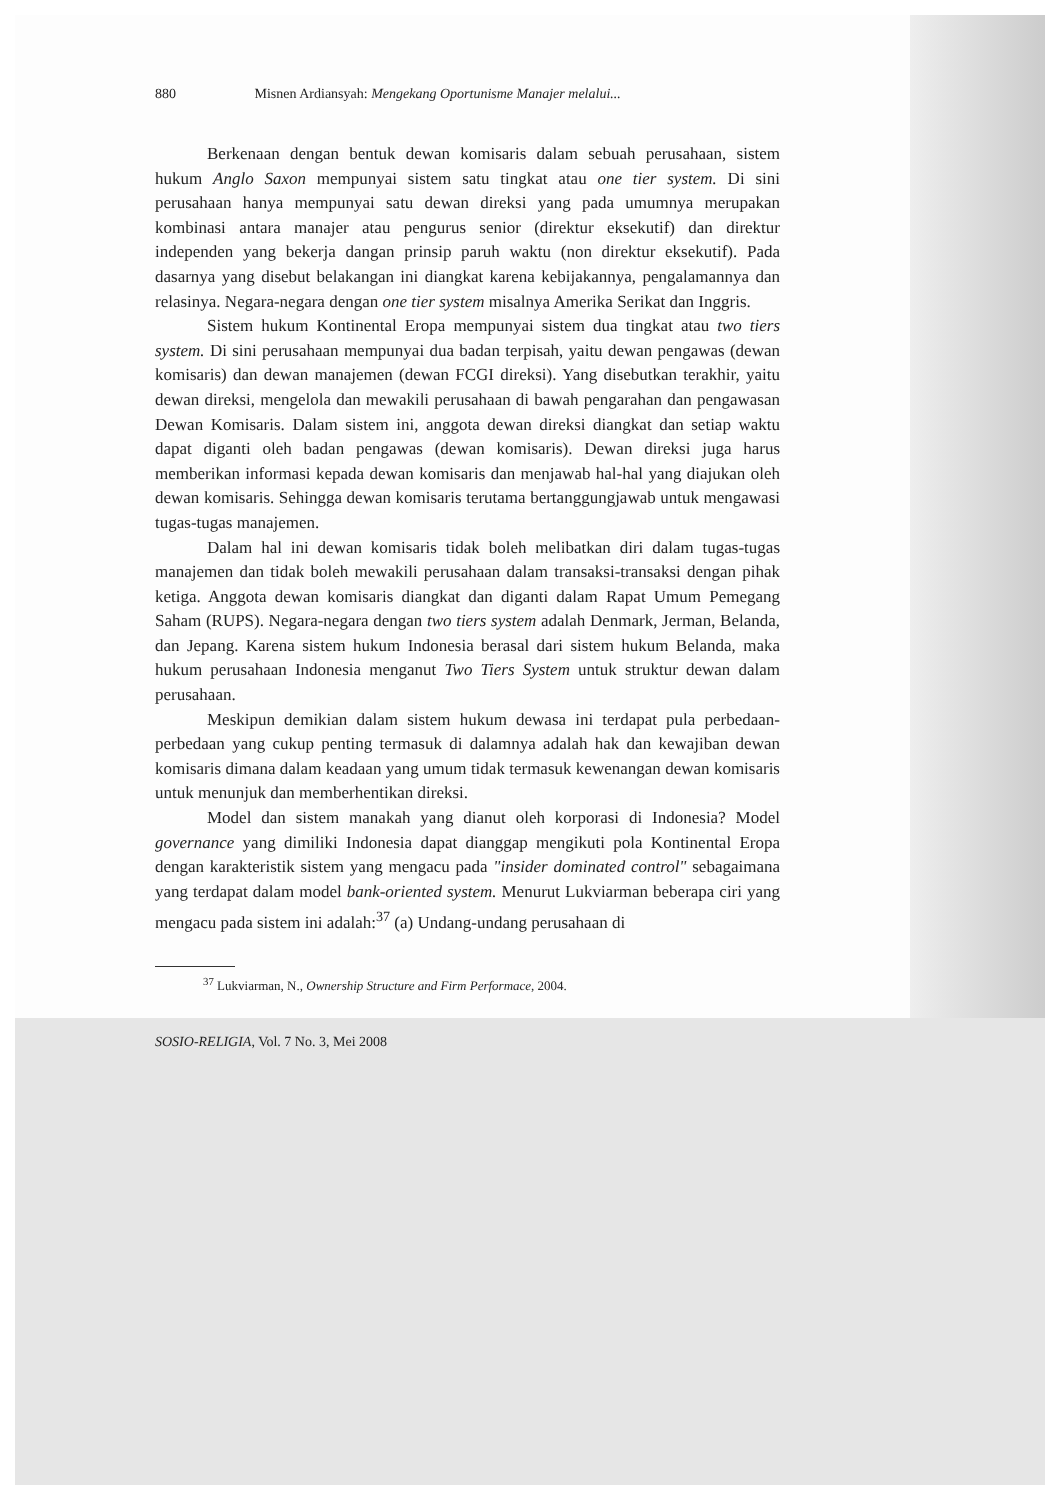880 Misnen Ardiansyah: Mengekang Oportunisme Manajer melalui...
Berkenaan dengan bentuk dewan komisaris dalam sebuah perusahaan, sistem hukum Anglo Saxon mempunyai sistem satu tingkat atau one tier system. Di sini perusahaan hanya mempunyai satu dewan direksi yang pada umumnya merupakan kombinasi antara manajer atau pengurus senior (direktur eksekutif) dan direktur independen yang bekerja dangan prinsip paruh waktu (non direktur eksekutif). Pada dasarnya yang disebut belakangan ini diangkat karena kebijakannya, pengalamannya dan relasinya. Negara-negara dengan one tier system misalnya Amerika Serikat dan Inggris.
Sistem hukum Kontinental Eropa mempunyai sistem dua tingkat atau two tiers system. Di sini perusahaan mempunyai dua badan terpisah, yaitu dewan pengawas (dewan komisaris) dan dewan manajemen (dewan FCGI direksi). Yang disebutkan terakhir, yaitu dewan direksi, mengelola dan mewakili perusahaan di bawah pengarahan dan pengawasan Dewan Komisaris. Dalam sistem ini, anggota dewan direksi diangkat dan setiap waktu dapat diganti oleh badan pengawas (dewan komisaris). Dewan direksi juga harus memberikan informasi kepada dewan komisaris dan menjawab hal-hal yang diajukan oleh dewan komisaris. Sehingga dewan komisaris terutama bertanggungjawab untuk mengawasi tugas-tugas manajemen.
Dalam hal ini dewan komisaris tidak boleh melibatkan diri dalam tugas-tugas manajemen dan tidak boleh mewakili perusahaan dalam transaksi-transaksi dengan pihak ketiga. Anggota dewan komisaris diangkat dan diganti dalam Rapat Umum Pemegang Saham (RUPS). Negara-negara dengan two tiers system adalah Denmark, Jerman, Belanda, dan Jepang. Karena sistem hukum Indonesia berasal dari sistem hukum Belanda, maka hukum perusahaan Indonesia menganut Two Tiers System untuk struktur dewan dalam perusahaan.
Meskipun demikian dalam sistem hukum dewasa ini terdapat pula perbedaan-perbedaan yang cukup penting termasuk di dalamnya adalah hak dan kewajiban dewan komisaris dimana dalam keadaan yang umum tidak termasuk kewenangan dewan komisaris untuk menunjuk dan memberhentikan direksi.
Model dan sistem manakah yang dianut oleh korporasi di Indonesia? Model governance yang dimiliki Indonesia dapat dianggap mengikuti pola Kontinental Eropa dengan karakteristik sistem yang mengacu pada "insider dominated control" sebagaimana yang terdapat dalam model bank-oriented system. Menurut Lukviarman beberapa ciri yang mengacu pada sistem ini adalah:<sup>37</sup> (a) Undang-undang perusahaan di
<sup>37</sup> Lukviarman, N., Ownership Structure and Firm Performace, 2004.
SOSIO-RELIGIA, Vol. 7 No. 3, Mei 2008